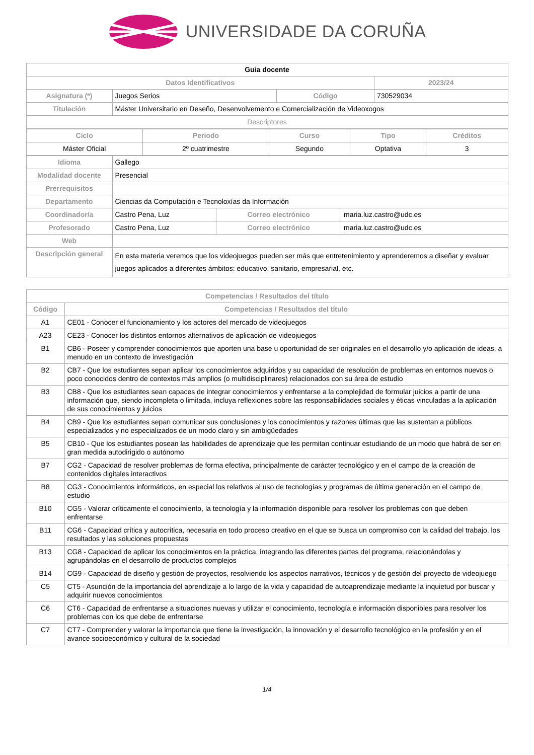UNIVERSIDADE DA CORUÑA
| Guia docente | | | | |
| Datos Identificativos | | | | 2023/24 |
| Asignatura (*) | Juegos Serios | Código | 730529034 | |
| Titulación | Máster Universitario en Deseño, Desenvolvemento e Comercialización de Videoxogos | | | |
| Descriptores | | | | |
| Ciclo | Periodo | Curso | Tipo | Créditos |
| --- | --- | --- | --- | --- |
| Máster Oficial | 2º cuatrimestre | Segundo | Optativa | 3 |
| Idioma | Gallego | | |
| Modalidad docente | Presencial | | |
| Prerrequisitos | | | |
| Departamento | Ciencias da Computación e Tecnoloxías da Información | | |
| Coordinador/a | Castro Pena, Luz | Correo electrónico | maria.luz.castro@udc.es |
| Profesorado | Castro Pena, Luz | Correo electrónico | maria.luz.castro@udc.es |
| Web | | | |
| Descripción general | En esta materia veremos que los videojuegos pueden ser más que entretenimiento y aprenderemos a diseñar y evaluar juegos aplicados a diferentes ámbitos: educativo, sanitario, empresarial, etc. | | |
| Competencias / Resultados del título | |
| --- | --- |
| Código | Competencias / Resultados del título |
| A1 | CE01 - Conocer el funcionamiento y los actores del mercado de videojuegos |
| A23 | CE23 - Conocer los distintos entornos alternativos de aplicación de videojuegos |
| B1 | CB6 - Poseer y comprender conocimientos que aporten una base u oportunidad de ser originales en el desarrollo y/o aplicación de ideas, a menudo en un contexto de investigación |
| B2 | CB7 - Que los estudiantes sepan aplicar los conocimientos adquiridos y su capacidad de resolución de problemas en entornos nuevos o poco conocidos dentro de contextos más amplios (o multidisciplinares) relacionados con su área de estudio |
| B3 | CB8 - Que los estudiantes sean capaces de integrar conocimientos y enfrentarse a la complejidad de formular juicios a partir de una información que, siendo incompleta o limitada, incluya reflexiones sobre las responsabilidades sociales y éticas vinculadas a la aplicación de sus conocimientos y juicios |
| B4 | CB9 - Que los estudiantes sepan comunicar sus conclusiones y los conocimientos y razones últimas que las sustentan a públicos especializados y no especializados de un modo claro y sin ambigüedades |
| B5 | CB10 - Que los estudiantes posean las habilidades de aprendizaje que les permitan continuar estudiando de un modo que habrá de ser en gran medida autodirigido o autónomo |
| B7 | CG2 - Capacidad de resolver problemas de forma efectiva, principalmente de carácter tecnológico y en el campo de la creación de contenidos digitales interactivos |
| B8 | CG3 - Conocimientos informáticos, en especial los relativos al uso de tecnologías y programas de última generación en el campo de estudio |
| B10 | CG5 - Valorar críticamente el conocimiento, la tecnología y la información disponible para resolver los problemas con que deben enfrentarse |
| B11 | CG6 - Capacidad crítica y autocrítica, necesaria en todo proceso creativo en el que se busca un compromiso con la calidad del trabajo, los resultados y las soluciones propuestas |
| B13 | CG8 - Capacidad de aplicar los conocimientos en la práctica, integrando las diferentes partes del programa, relacionándolas y agrupándolas en el desarrollo de productos complejos |
| B14 | CG9 - Capacidad de diseño y gestión de proyectos, resolviendo los aspectos narrativos, técnicos y de gestión del proyecto de videojuego |
| C5 | CT5 - Asunción de la importancia del aprendizaje a lo largo de la vida y capacidad de autoaprendizaje mediante la inquietud por buscar y adquirir nuevos conocimientos |
| C6 | CT6 - Capacidad de enfrentarse a situaciones nuevas y utilizar el conocimiento, tecnología e información disponibles para resolver los problemas con los que debe de enfrentarse |
| C7 | CT7 - Comprender y valorar la importancia que tiene la investigación, la innovación y el desarrollo tecnológico en la profesión y en el avance socioeconómico y cultural de la sociedad |
1/4